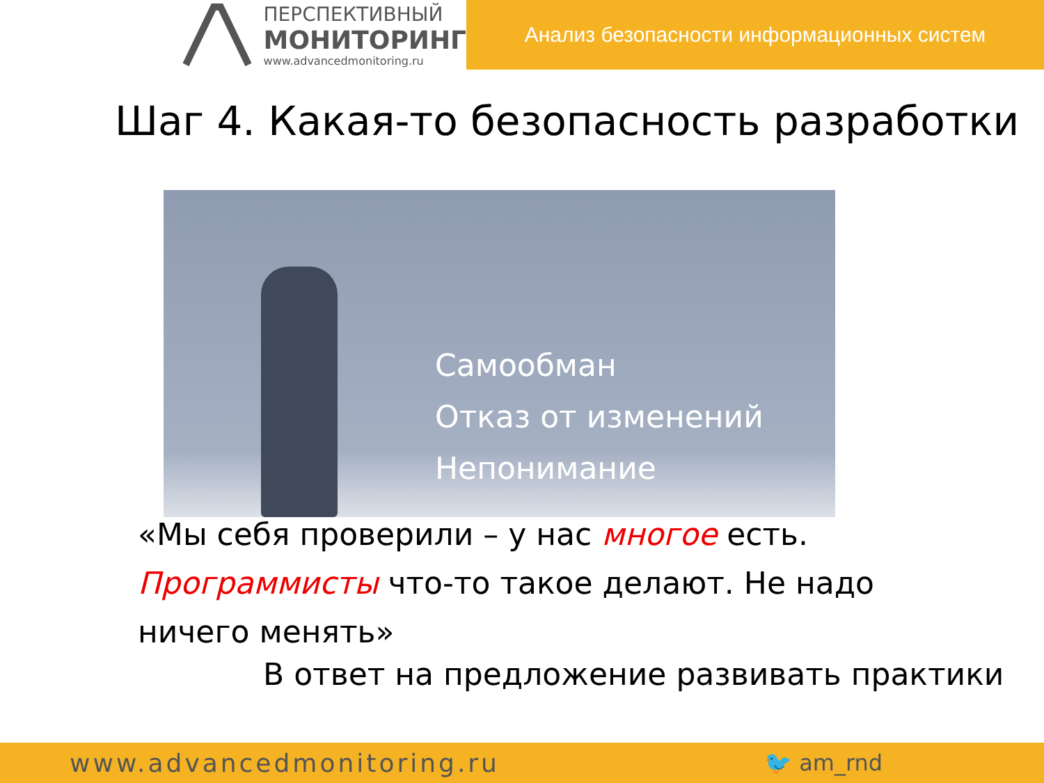ПЕРСПЕКТИВНЫЙ
МОНИТОРИНГ
www.advancedmonitoring.ru
Анализ безопасности информационных систем
Шаг 4. Какая-то безопасность разработки
Самообман
Отказ от изменений
Непонимание
«Мы себя проверили – у нас многое есть. Программисты что-то такое делают. Не надо ничего менять»
В ответ на предложение развивать практики
www.advancedmonitoring.ru 🐦 am_rnd